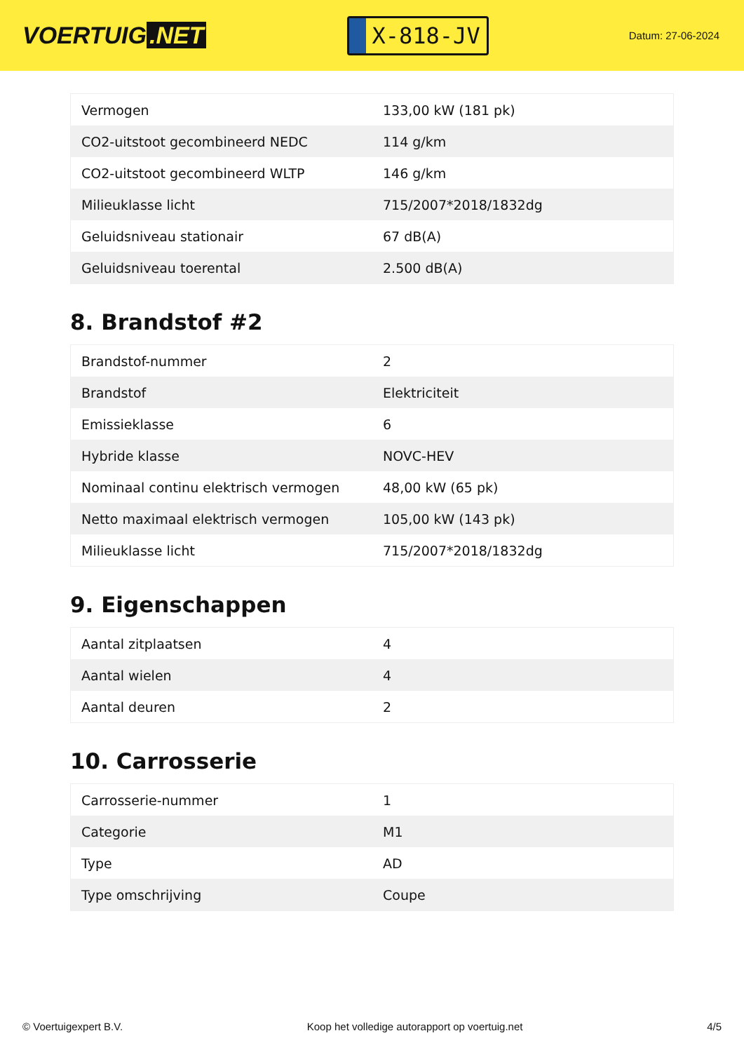VOERTUIG.NET
X-818-JV
Datum: 27-06-2024
| Vermogen | 133,00 kW (181 pk) |
| CO2-uitstoot gecombineerd NEDC | 114 g/km |
| CO2-uitstoot gecombineerd WLTP | 146 g/km |
| Milieuklasse licht | 715/2007*2018/1832dg |
| Geluidsniveau stationair | 67 dB(A) |
| Geluidsniveau toerental | 2.500 dB(A) |
8. Brandstof #2
| Brandstof-nummer | 2 |
| Brandstof | Elektriciteit |
| Emissieklasse | 6 |
| Hybride klasse | NOVC-HEV |
| Nominaal continu elektrisch vermogen | 48,00 kW (65 pk) |
| Netto maximaal elektrisch vermogen | 105,00 kW (143 pk) |
| Milieuklasse licht | 715/2007*2018/1832dg |
9. Eigenschappen
| Aantal zitplaatsen | 4 |
| Aantal wielen | 4 |
| Aantal deuren | 2 |
10. Carrosserie
| Carrosserie-nummer | 1 |
| Categorie | M1 |
| Type | AD |
| Type omschrijving | Coupe |
© Voertuigexpert B.V. Koop het volledige autorapport op voertuig.net 4/5